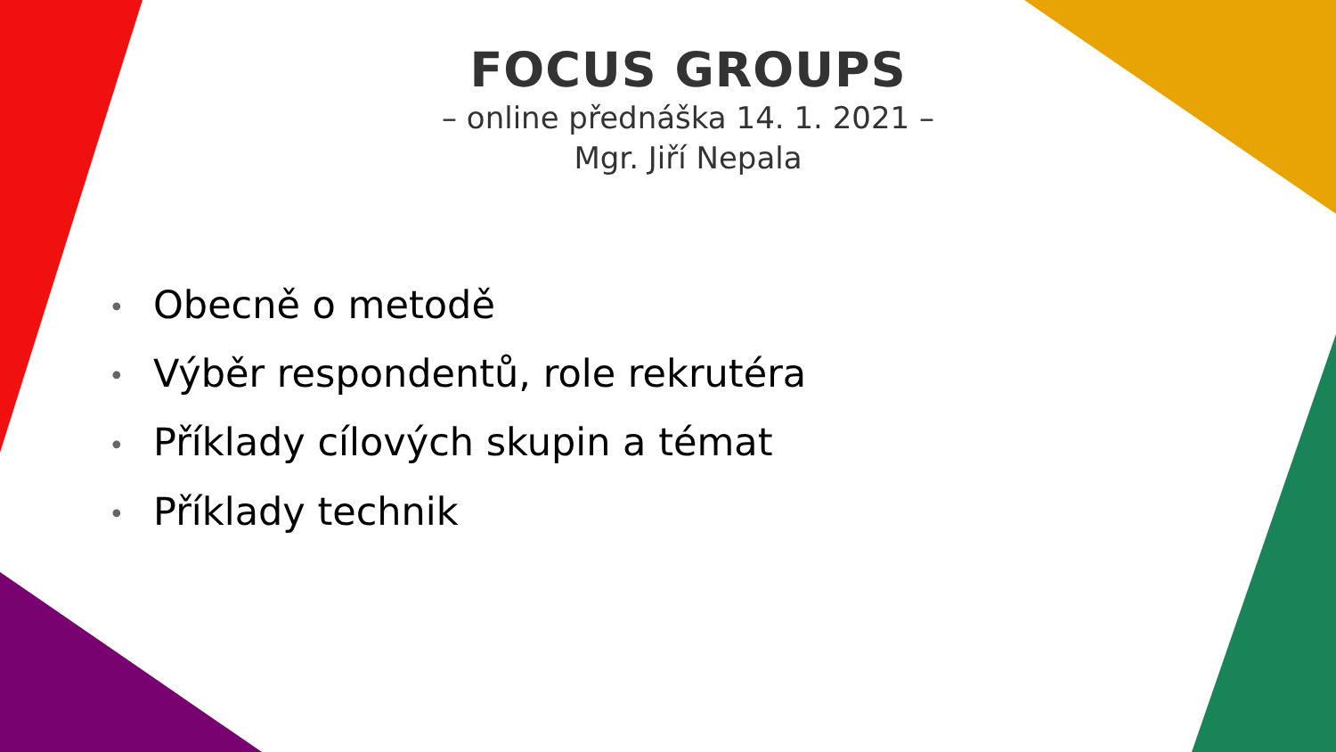FOCUS GROUPS
– online přednáška 14. 1. 2021 –
Mgr. Jiří Nepala
• Obecně o metodě
• Výběr respondentů, role rekrutéra
• Příklady cílových skupin a témat
• Příklady technik